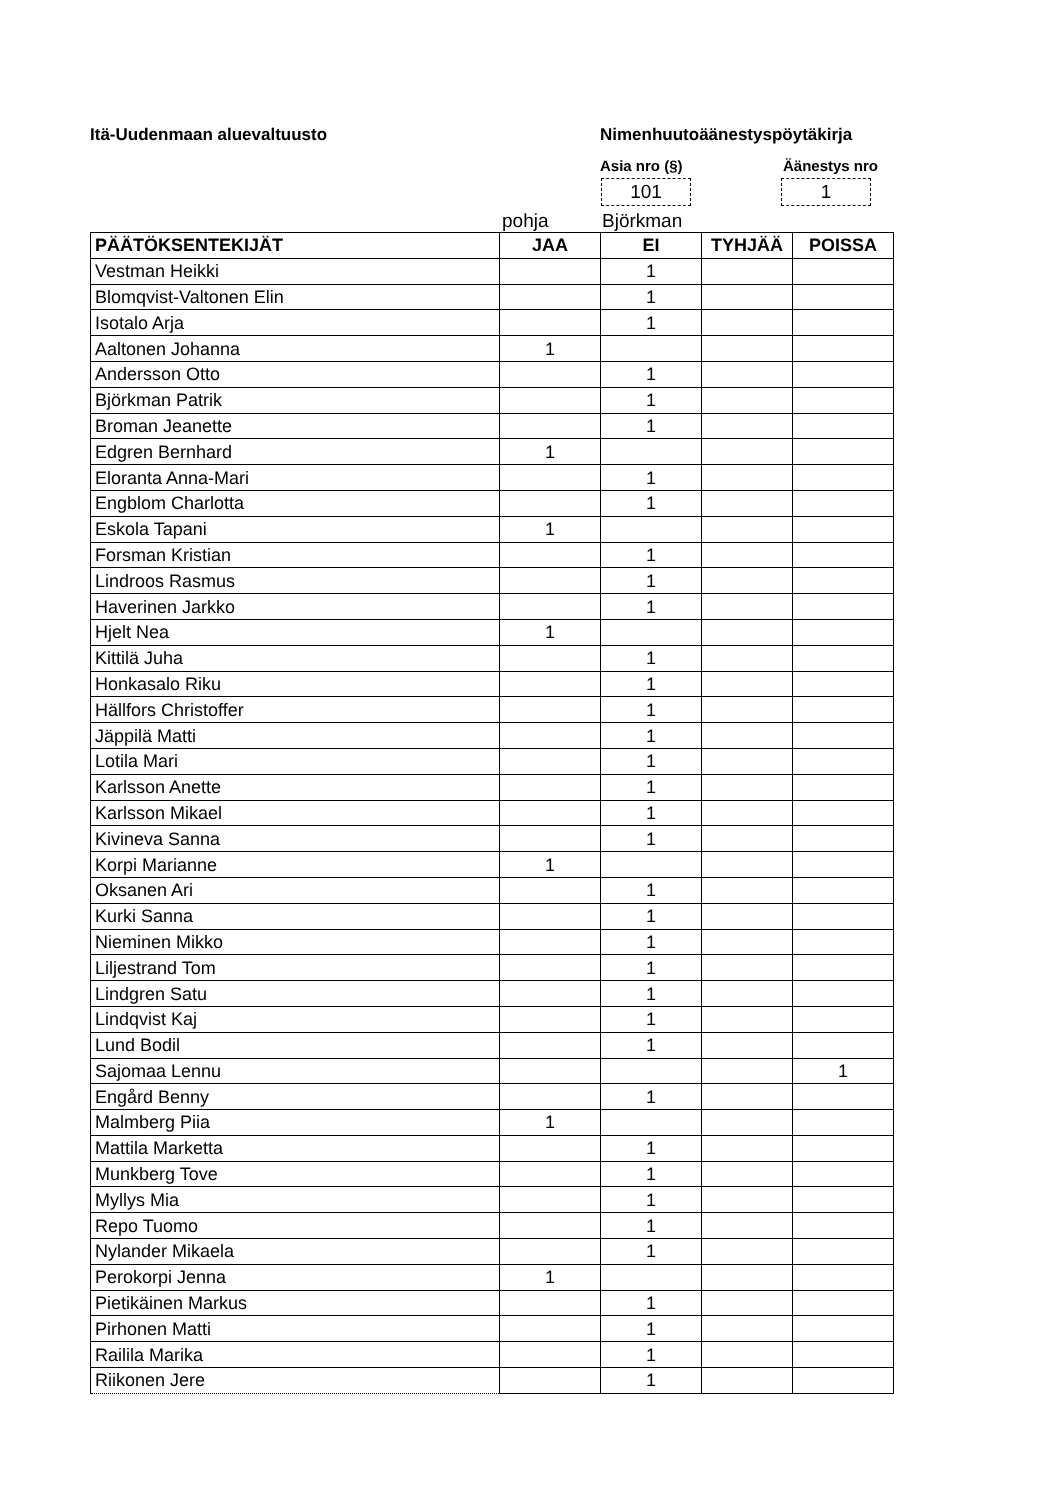Itä-Uudenmaan aluevaltuusto Nimenhuutoäänestyspöytäkirja
Asia nro (§) Äänestys nro
101 1
pohja Björkman
| PÄÄTÖKSENTEKIJÄT | JAA | EI | TYHJÄÄ | POISSA |
| --- | --- | --- | --- | --- |
| Vestman Heikki | | 1 | | |
| Blomqvist-Valtonen Elin | | 1 | | |
| Isotalo Arja | | 1 | | |
| Aaltonen Johanna | 1 | | | |
| Andersson Otto | | 1 | | |
| Björkman Patrik | | 1 | | |
| Broman Jeanette | | 1 | | |
| Edgren Bernhard | 1 | | | |
| Eloranta Anna-Mari | | 1 | | |
| Engblom Charlotta | | 1 | | |
| Eskola Tapani | 1 | | | |
| Forsman Kristian | | 1 | | |
| Lindroos Rasmus | | 1 | | |
| Haverinen Jarkko | | 1 | | |
| Hjelt Nea | 1 | | | |
| Kittilä Juha | | 1 | | |
| Honkasalo Riku | | 1 | | |
| Hällfors Christoffer | | 1 | | |
| Jäppilä Matti | | 1 | | |
| Lotila Mari | | 1 | | |
| Karlsson Anette | | 1 | | |
| Karlsson Mikael | | 1 | | |
| Kivineva Sanna | | 1 | | |
| Korpi Marianne | 1 | | | |
| Oksanen Ari | | 1 | | |
| Kurki Sanna | | 1 | | |
| Nieminen Mikko | | 1 | | |
| Liljestrand Tom | | 1 | | |
| Lindgren Satu | | 1 | | |
| Lindqvist Kaj | | 1 | | |
| Lund Bodil | | 1 | | |
| Sajomaa Lennu | | | | 1 |
| Engård Benny | | 1 | | |
| Malmberg Piia | 1 | | | |
| Mattila Marketta | | 1 | | |
| Munkberg Tove | | 1 | | |
| Myllys Mia | | 1 | | |
| Repo Tuomo | | 1 | | |
| Nylander Mikaela | | 1 | | |
| Perokorpi Jenna | 1 | | | |
| Pietikäinen Markus | | 1 | | |
| Pirhonen Matti | | 1 | | |
| Railila Marika | | 1 | | |
| Riikonen Jere | | 1 | | |